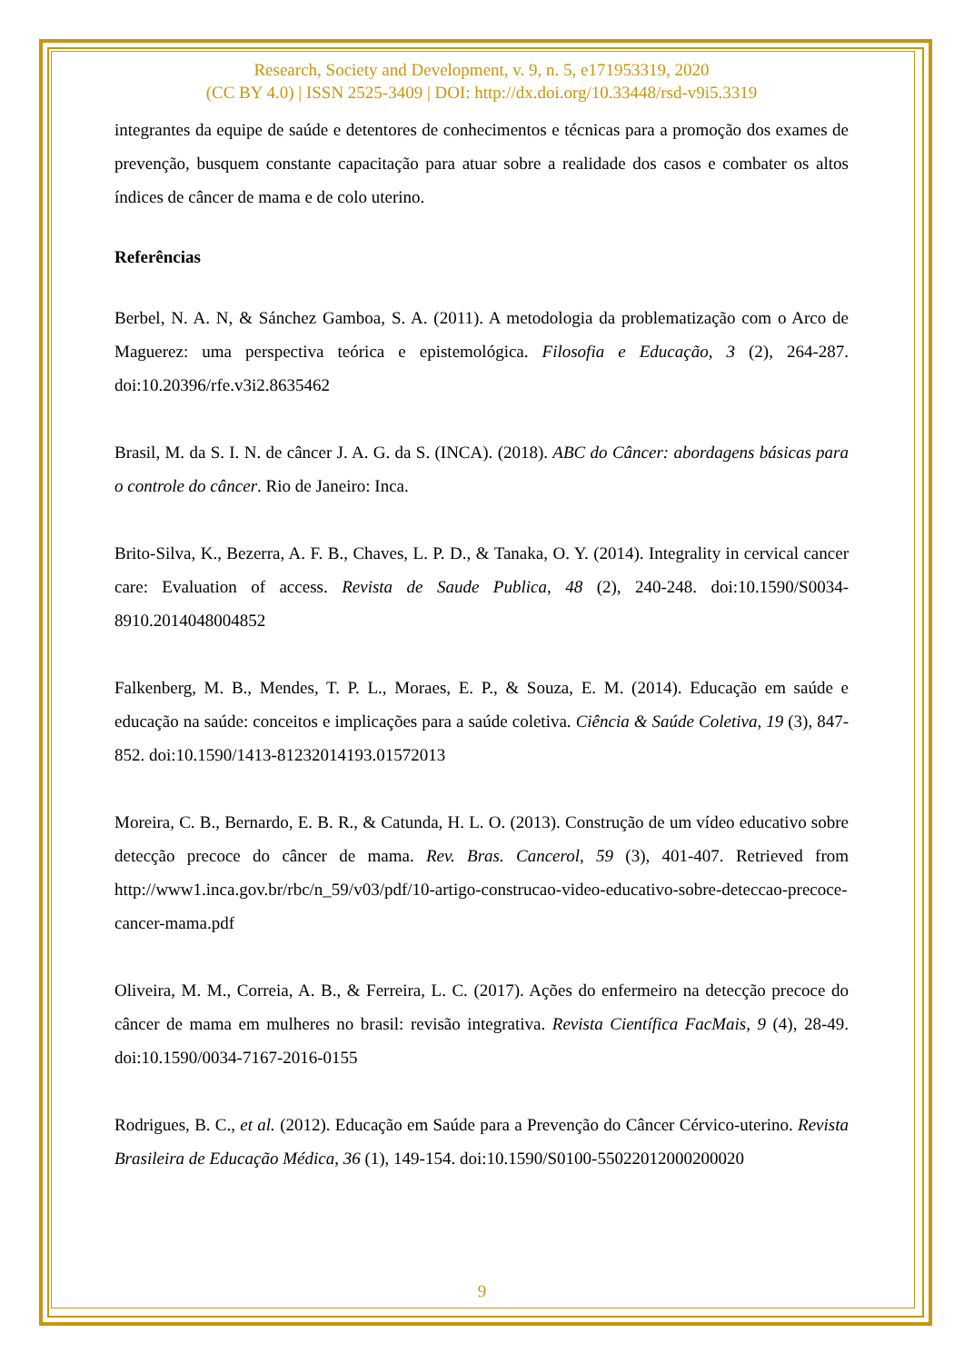Research, Society and Development, v. 9, n. 5, e171953319, 2020
(CC BY 4.0) | ISSN 2525-3409 | DOI: http://dx.doi.org/10.33448/rsd-v9i5.3319
integrantes da equipe de saúde e detentores de conhecimentos e técnicas para a promoção dos exames de prevenção, busquem constante capacitação para atuar sobre a realidade dos casos e combater os altos índices de câncer de mama e de colo uterino.
Referências
Berbel, N. A. N, & Sánchez Gamboa, S. A. (2011). A metodologia da problematização com o Arco de Maguerez: uma perspectiva teórica e epistemológica. Filosofia e Educação, 3 (2), 264-287. doi:10.20396/rfe.v3i2.8635462
Brasil, M. da S. I. N. de câncer J. A. G. da S. (INCA). (2018). ABC do Câncer: abordagens básicas para o controle do câncer. Rio de Janeiro: Inca.
Brito-Silva, K., Bezerra, A. F. B., Chaves, L. P. D., & Tanaka, O. Y. (2014). Integrality in cervical cancer care: Evaluation of access. Revista de Saude Publica, 48 (2), 240-248. doi:10.1590/S0034-8910.2014048004852
Falkenberg, M. B., Mendes, T. P. L., Moraes, E. P., & Souza, E. M. (2014). Educação em saúde e educação na saúde: conceitos e implicações para a saúde coletiva. Ciência & Saúde Coletiva, 19 (3), 847-852. doi:10.1590/1413-81232014193.01572013
Moreira, C. B., Bernardo, E. B. R., & Catunda, H. L. O. (2013). Construção de um vídeo educativo sobre detecção precoce do câncer de mama. Rev. Bras. Cancerol, 59 (3), 401-407. Retrieved from http://www1.inca.gov.br/rbc/n_59/v03/pdf/10-artigo-construcao-video-educativo-sobre-deteccao-precoce-cancer-mama.pdf
Oliveira, M. M., Correia, A. B., & Ferreira, L. C. (2017). Ações do enfermeiro na detecção precoce do câncer de mama em mulheres no brasil: revisão integrativa. Revista Científica FacMais, 9 (4), 28-49. doi:10.1590/0034-7167-2016-0155
Rodrigues, B. C., et al. (2012). Educação em Saúde para a Prevenção do Câncer Cérvico-uterino. Revista Brasileira de Educação Médica, 36 (1), 149-154. doi:10.1590/S0100-55022012000200020
9